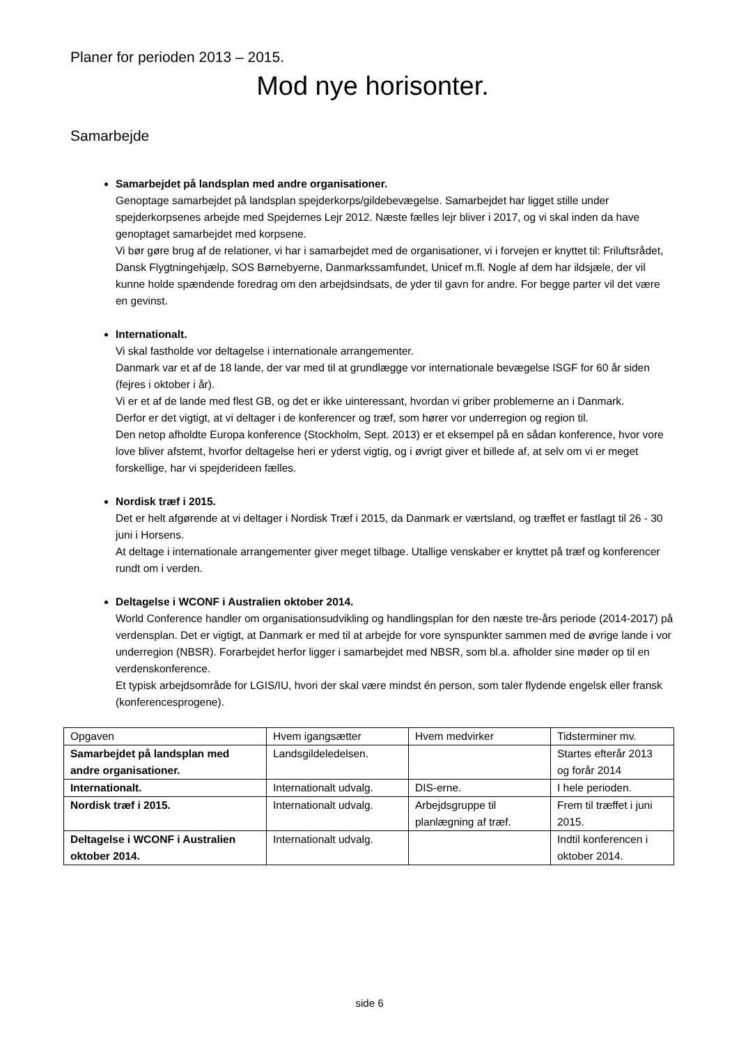Planer for perioden 2013 – 2015.
Mod nye horisonter.
Samarbejde
Samarbejdet på landsplan med andre organisationer.
Genoptage samarbejdet på landsplan spejderkorps/gildebevægelse. Samarbejdet har ligget stille under spejderkorpsenes arbejde med Spejdernes Lejr 2012. Næste fælles lejr bliver i 2017, og vi skal inden da have genoptaget samarbejdet med korpsene.
Vi bør gøre brug af de relationer, vi har i samarbejdet med de organisationer, vi i forvejen er knyttet til: Friluftsrådet, Dansk Flygtningehjælp, SOS Børnebyerne, Danmarkssamfundet, Unicef m.fl. Nogle af dem har ildsjæle, der vil kunne holde spændende foredrag om den arbejdsindsats, de yder til gavn for andre. For begge parter vil det være en gevinst.
Internationalt.
Vi skal fastholde vor deltagelse i internationale arrangementer.
Danmark var et af de 18 lande, der var med til at grundlægge vor internationale bevægelse ISGF for 60 år siden (fejres i oktober i år).
Vi er et af de lande med flest GB, og det er ikke uinteressant, hvordan vi griber problemerne an i Danmark.
Derfor er det vigtigt, at vi deltager i de konferencer og træf, som hører vor underregion og region til.
Den netop afholdte Europa konference (Stockholm, Sept. 2013) er et eksempel på en sådan konference, hvor vore love bliver afstemt, hvorfor deltagelse heri er yderst vigtig, og i øvrigt giver et billede af, at selv om vi er meget forskellige, har vi spejderideen fælles.
Nordisk træf i 2015.
Det er helt afgørende at vi deltager i Nordisk Træf i 2015, da Danmark er værtsland, og træffet er fastlagt til 26 - 30 juni i Horsens.
At deltage i internationale arrangementer giver meget tilbage. Utallige venskaber er knyttet på træf og konferencer rundt om i verden.
Deltagelse i WCONF i Australien oktober 2014.
World Conference handler om organisationsudvikling og handlingsplan for den næste tre-års periode (2014-2017) på verdensplan. Det er vigtigt, at Danmark er med til at arbejde for vore synspunkter sammen med de øvrige lande i vor underregion (NBSR). Forarbejdet herfor ligger i samarbejdet med NBSR, som bl.a. afholder sine møder op til en verdenskonference.
Et typisk arbejdsområde for LGIS/IU, hvori der skal være mindst én person, som taler flydende engelsk eller fransk (konferencesprogene).
| Opgaven | Hvem igangsætter | Hvem medvirker | Tidsterminer mv. |
| Samarbejdet på landsplan med andre organisationer. | Landsgildeledelsen. | | Startes efterår 2013 og forår 2014 |
| Internationalt. | Internationalt udvalg. | DIS-erne. | I hele perioden. |
| Nordisk træf i 2015. | Internationalt udvalg. | Arbejdsgruppe til planlægning af træf. | Frem til træffet i juni 2015. |
| Deltagelse i WCONF i Australien oktober 2014. | Internationalt udvalg. | | Indtil konferencen i oktober 2014. |
side 6